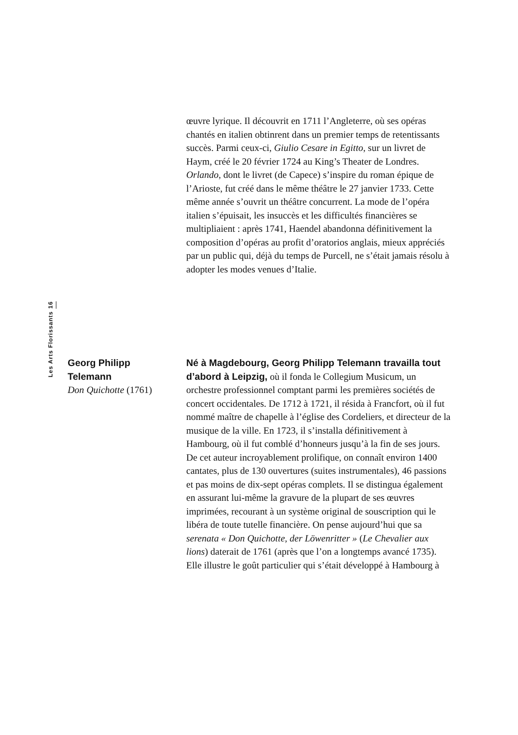œuvre lyrique. Il découvrit en 1711 l’Angleterre, où ses opéras chantés en italien obtinrent dans un premier temps de retentissants succès. Parmi ceux-ci, Giulio Cesare in Egitto, sur un livret de Haym, créé le 20 février 1724 au King’s Theater de Londres. Orlando, dont le livret (de Capece) s’inspire du roman épique de l’Arioste, fut créé dans le même théâtre le 27 janvier 1733. Cette même année s’ouvrit un théâtre concurrent. La mode de l’opéra italien s’épuisait, les insuccès et les difficultés financières se multipliaient : après 1741, Haendel abandonna définitivement la composition d’opéras au profit d’oratorios anglais, mieux appréciés par un public qui, déjà du temps de Purcell, ne s’était jamais résolu à adopter les modes venues d’Italie.
Les Arts Florissants 16
Georg Philipp Telemann
Don Quichotte (1761)
Né à Magdebourg, Georg Philipp Telemann travailla tout d’abord à Leipzig, où il fonda le Collegium Musicum, un orchestre professionnel comptant parmi les premières sociétés de concert occidentales. De 1712 à 1721, il résida à Francfort, où il fut nommé maître de chapelle à l’église des Cordeliers, et directeur de la musique de la ville. En 1723, il s’installa définitivement à Hambourg, où il fut comblé d’honneurs jusqu’à la fin de ses jours. De cet auteur incroyablement prolifique, on connaît environ 1400 cantates, plus de 130 ouvertures (suites instrumentales), 46 passions et pas moins de dix-sept opéras complets. Il se distingua également en assurant lui-même la gravure de la plupart de ses œuvres imprimées, recourant à un système original de souscription qui le libéra de toute tutelle financière. On pense aujourd’hui que sa serenata « Don Quichotte, der Löwenritter » (Le Chevalier aux lions) daterait de 1761 (après que l’on a longtemps avancé 1735). Elle illustre le goût particulier qui s’était développé à Hambourg à